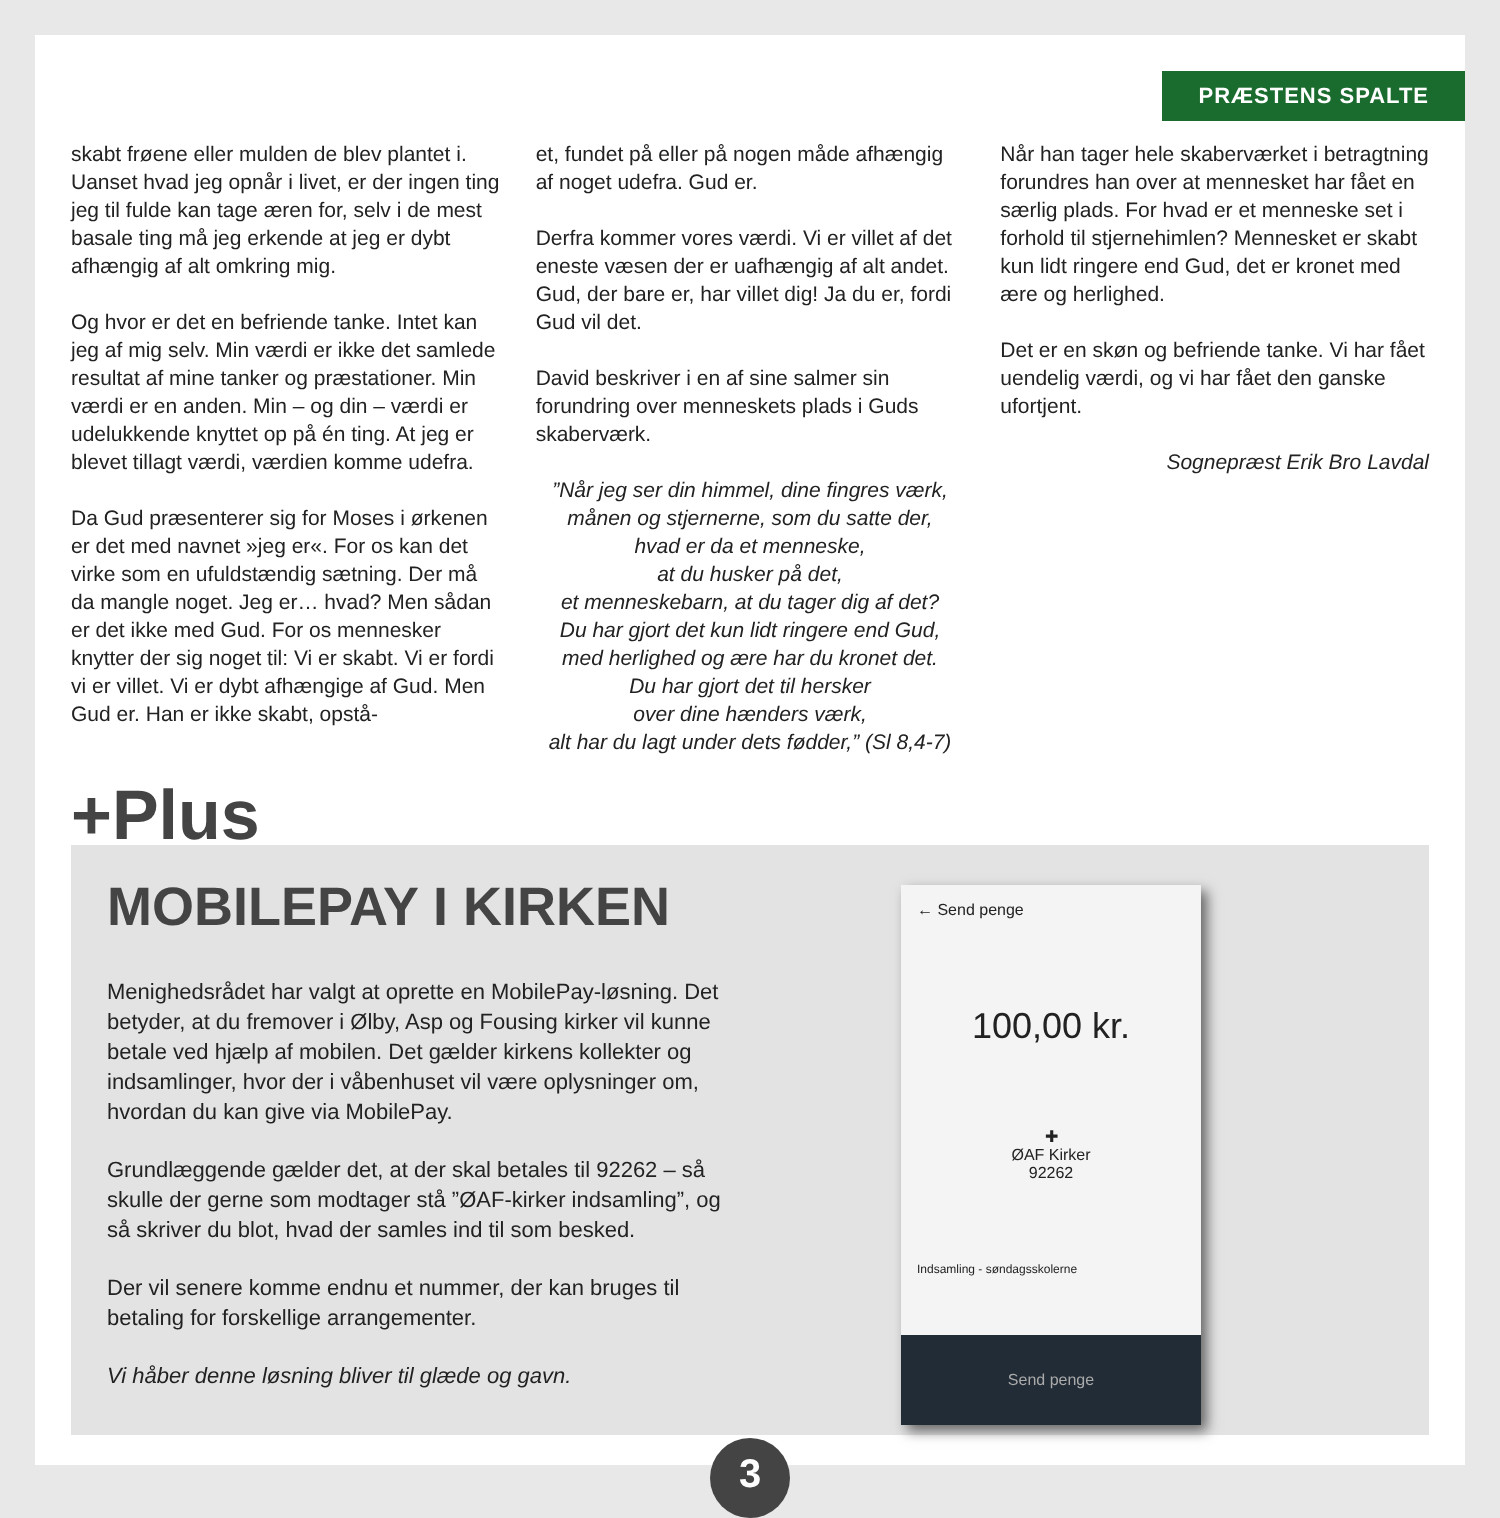PRÆSTENS SPALTE
skabt frøene eller mulden de blev plantet i. Uanset hvad jeg opnår i livet, er der ingen ting jeg til fulde kan tage æren for, selv i de mest basale ting må jeg erkende at jeg er dybt afhængig af alt omkring mig.
Og hvor er det en befriende tanke. Intet kan jeg af mig selv. Min værdi er ikke det samlede resultat af mine tanker og præstationer. Min værdi er en anden. Min – og din – værdi er udelukkende knyttet op på én ting. At jeg er blevet tillagt værdi, værdien komme udefra.
Da Gud præsenterer sig for Moses i ørkenen er det med navnet »jeg er«. For os kan det virke som en ufuldstændig sætning. Der må da mangle noget. Jeg er… hvad? Men sådan er det ikke med Gud. For os mennesker knytter der sig noget til: Vi er skabt. Vi er fordi vi er villet. Vi er dybt afhængige af Gud. Men Gud er. Han er ikke skabt, opstå-
et, fundet på eller på nogen måde afhængig af noget udefra. Gud er.
Derfra kommer vores værdi. Vi er villet af det eneste væsen der er uafhængig af alt andet. Gud, der bare er, har villet dig! Ja du er, fordi Gud vil det.
David beskriver i en af sine salmer sin forundring over menneskets plads i Guds skaberværk.
”Når jeg ser din himmel, dine fingres værk,
månen og stjernerne, som du satte der,
hvad er da et menneske,
at du husker på det,
et menneskebarn, at du tager dig af det?
Du har gjort det kun lidt ringere end Gud,
med herlighed og ære har du kronet det.
Du har gjort det til hersker
over dine hænders værk,
alt har du lagt under dets fødder,” (Sl 8,4-7)
Når han tager hele skaberværket i betragtning forundres han over at mennesket har fået en særlig plads. For hvad er et menneske set i forhold til stjernehimlen? Mennesket er skabt kun lidt ringere end Gud, det er kronet med ære og herlighed.
Det er en skøn og befriende tanke. Vi har fået uendelig værdi, og vi har fået den ganske ufortjent.
Sognepræst Erik Bro Lavdal
+Plus
MOBILEPAY I KIRKEN
Menighedsrådet har valgt at oprette en MobilePay-løsning. Det betyder, at du fremover i Ølby, Asp og Fousing kirker vil kunne betale ved hjælp af mobilen. Det gælder kirkens kollekter og indsamlinger, hvor der i våbenhuset vil være oplysninger om, hvordan du kan give via MobilePay.
Grundlæggende gælder det, at der skal betales til 92262 – så skulle der gerne som modtager stå ”ØAF-kirker indsamling”, og så skriver du blot, hvad der samles ind til som besked.
Der vil senere komme endnu et nummer, der kan bruges til betaling for forskellige arrangementer.
Vi håber denne løsning bliver til glæde og gavn.
← Send penge
100,00 kr.
✚
ØAF Kirker
92262
Indsamling - søndagsskolerne
Send penge
3